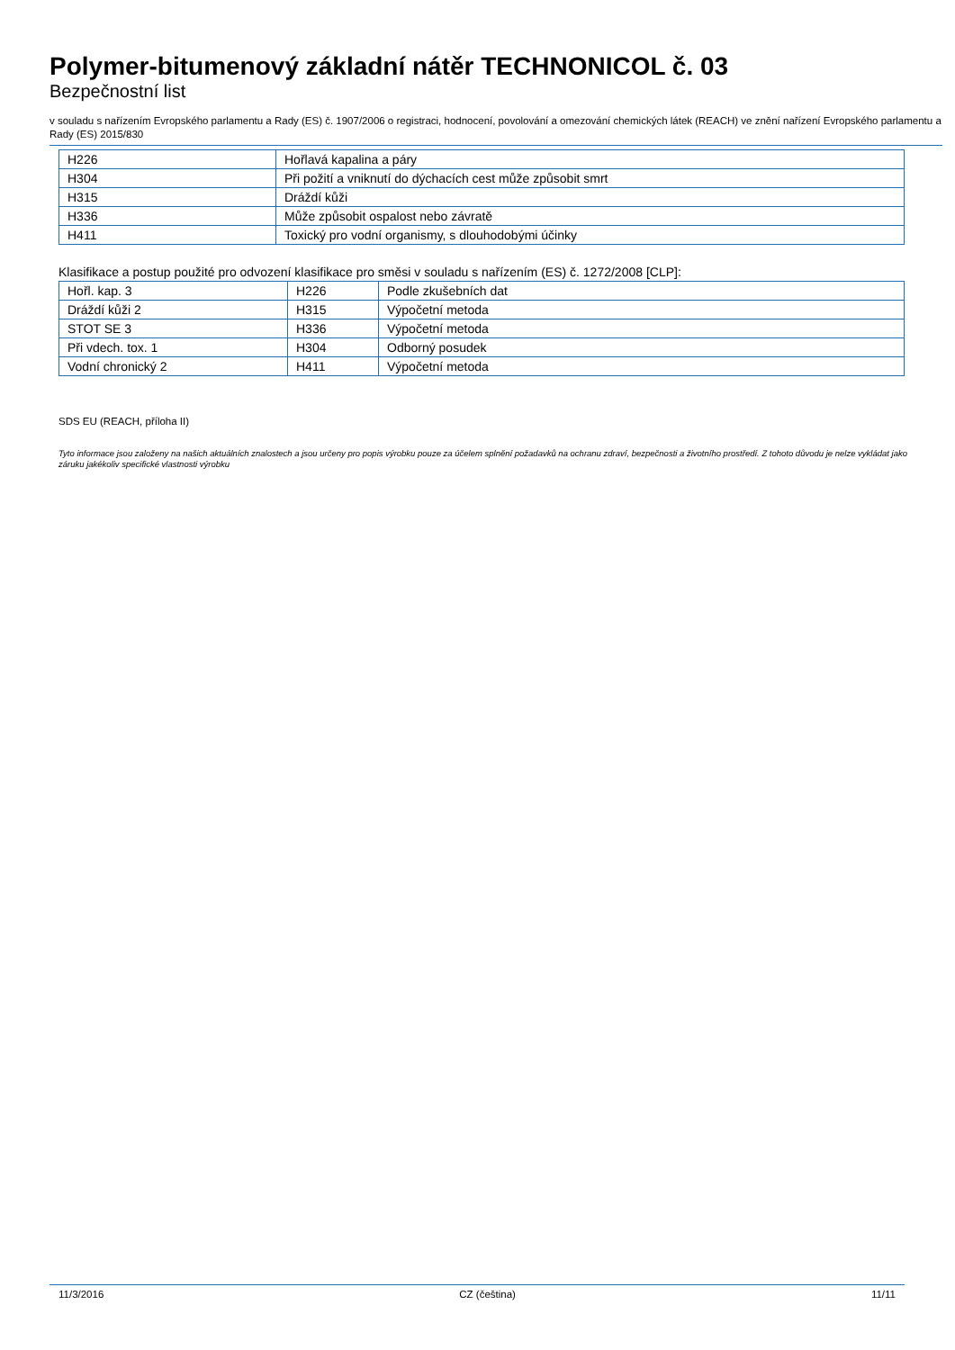Polymer-bitumenový základní nátěr TECHNONICOL č. 03
Bezpečnostní list
v souladu s nařízením Evropského parlamentu a Rady (ES) č. 1907/2006 o registraci, hodnocení, povolování a omezování chemických látek (REACH) ve znění nařízení Evropského parlamentu a Rady (ES) 2015/830
| H226 | Hořlavá kapalina a páry |
| H304 | Při požití a vniknutí do dýchacích cest může způsobit smrt |
| H315 | Dráždí kůži |
| H336 | Může způsobit ospalost nebo závratě |
| H411 | Toxický pro vodní organismy, s dlouhodobými účinky |
Klasifikace a postup použité pro odvození klasifikace pro směsi v souladu s nařízením (ES) č. 1272/2008 [CLP]:
| Hořl. kap. 3 | H226 | Podle zkušebních dat |
| Dráždí kůži 2 | H315 | Výpočetní metoda |
| STOT SE 3 | H336 | Výpočetní metoda |
| Při vdech. tox. 1 | H304 | Odborný posudek |
| Vodní chronický 2 | H411 | Výpočetní metoda |
SDS EU (REACH, příloha II)
Tyto informace jsou založeny na našich aktuálních znalostech a jsou určeny pro popis výrobku pouze za účelem splnění požadavků na ochranu zdraví, bezpečnosti a životního prostředí. Z tohoto důvodu je nelze vykládat jako záruku jakékoliv specifické vlastnosti výrobku
11/3/2016 CZ (čeština) 11/11